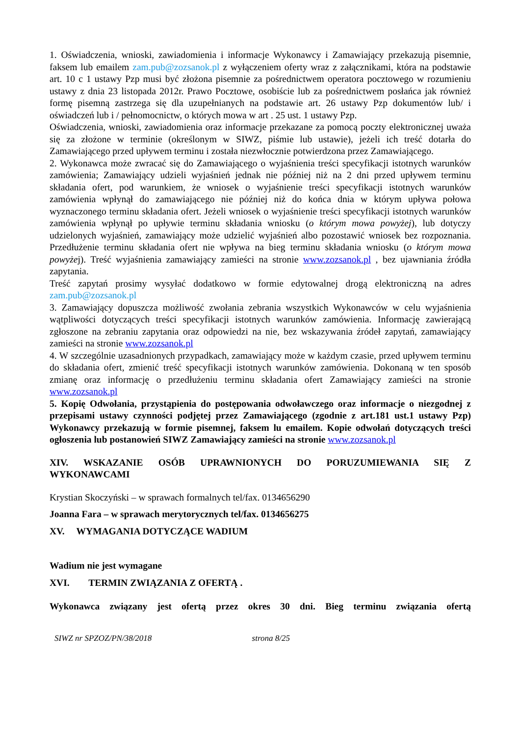1. Oświadczenia, wnioski, zawiadomienia i informacje Wykonawcy i Zamawiający przekazują pisemnie, faksem lub emailem zam.pub@zozsanok.pl z wyłączeniem oferty wraz z załącznikami, która na podstawie art. 10 c 1 ustawy Pzp musi być złożona pisemnie za pośrednictwem operatora pocztowego w rozumieniu ustawy z dnia 23 listopada 2012r. Prawo Pocztowe, osobiście lub za pośrednictwem posłańca jak również formę pisemną zastrzega się dla uzupełnianych na podstawie art. 26 ustawy Pzp dokumentów lub/ i oświadczeń lub i / pełnomocnictw, o których mowa w art . 25 ust. 1 ustawy Pzp.
Oświadczenia, wnioski, zawiadomienia oraz informacje przekazane za pomocą poczty elektronicznej uważa się za złożone w terminie (określonym w SIWZ, piśmie lub ustawie), jeżeli ich treść dotarła do Zamawiającego przed upływem terminu i została niezwłocznie potwierdzona przez Zamawiającego.
2. Wykonawca może zwracać się do Zamawiającego o wyjaśnienia treści specyfikacji istotnych warunków zamówienia; Zamawiający udzieli wyjaśnień jednak nie później niż na 2 dni przed upływem terminu składania ofert, pod warunkiem, że wniosek o wyjaśnienie treści specyfikacji istotnych warunków zamówienia wpłynął do zamawiającego nie później niż do końca dnia w którym upływa połowa wyznaczonego terminu składania ofert. Jeżeli wniosek o wyjaśnienie treści specyfikacji istotnych warunków zamówienia wpłynął po upływie terminu składania wniosku (o którym mowa powyżej), lub dotyczy udzielonych wyjaśnień, zamawiający może udzielić wyjaśnień albo pozostawić wniosek bez rozpoznania. Przedłużenie terminu składania ofert nie wpływa na bieg terminu składania wniosku (o którym mowa powyżej). Treść wyjaśnienia zamawiający zamieści na stronie www.zozsanok.pl , bez ujawniania źródła zapytania.
Treść zapytań prosimy wysyłać dodatkowo w formie edytowalnej drogą elektroniczną na adres zam.pub@zozsanok.pl
3. Zamawiający dopuszcza możliwość zwołania zebrania wszystkich Wykonawców w celu wyjaśnienia wątpliwości dotyczących treści specyfikacji istotnych warunków zamówienia. Informację zawierającą zgłoszone na zebraniu zapytania oraz odpowiedzi na nie, bez wskazywania źródeł zapytań, zamawiający zamieści na stronie www.zozsanok.pl
4. W szczególnie uzasadnionych przypadkach, zamawiający może w każdym czasie, przed upływem terminu do składania ofert, zmienić treść specyfikacji istotnych warunków zamówienia. Dokonaną w ten sposób zmianę oraz informację o przedłużeniu terminu składania ofert Zamawiający zamieści na stronie www.zozsanok.pl
5. Kopię Odwołania, przystąpienia do postępowania odwoławczego oraz informacje o niezgodnej z przepisami ustawy czynności podjętej przez Zamawiającego (zgodnie z art.181 ust.1 ustawy Pzp) Wykonawcy przekazują w formie pisemnej, faksem lu emailem. Kopie odwołań dotyczących treści ogłoszenia lub postanowień SIWZ Zamawiający zamieści na stronie www.zozsanok.pl
XIV. WSKAZANIE OSÓB UPRAWNIONYCH DO PORUZUMIEWANIA SIĘ Z WYKONAWCAMI
Krystian Skoczyński – w sprawach formalnych tel/fax. 0134656290
Joanna Fara – w sprawach merytorycznych tel/fax. 0134656275
XV. WYMAGANIA DOTYCZĄCE WADIUM
Wadium nie jest wymagane
XVI. TERMIN ZWIĄZANIA Z OFERTĄ .
Wykonawca związany jest ofertą przez okres 30 dni. Bieg terminu związania ofertą
SIWZ nr SPZOZ/PN/38/2018 strona 8/25